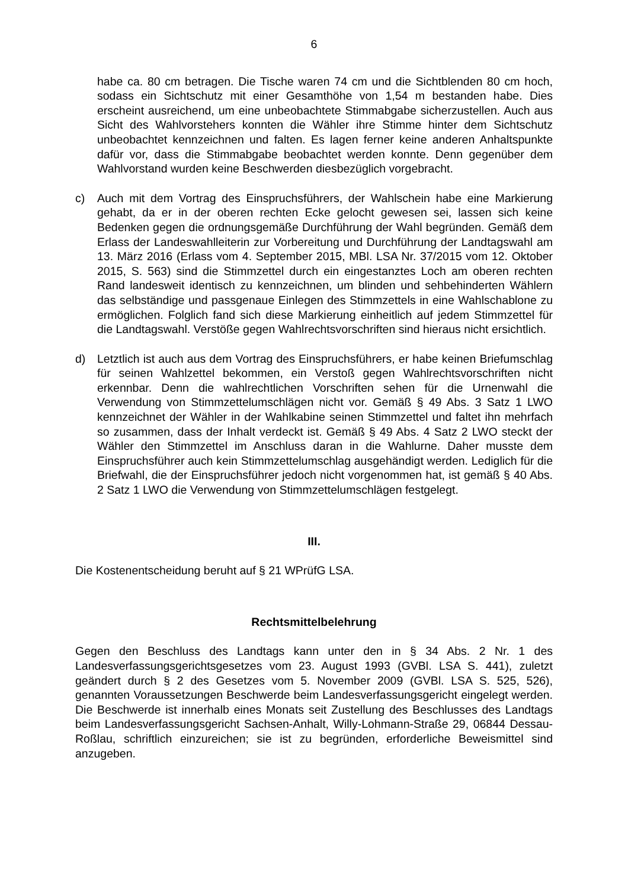6
habe ca. 80 cm betragen. Die Tische waren 74 cm und die Sichtblenden 80 cm hoch, sodass ein Sichtschutz mit einer Gesamthöhe von 1,54 m bestanden habe. Dies erscheint ausreichend, um eine unbeobachtete Stimmabgabe sicherzustellen. Auch aus Sicht des Wahlvorstehers konnten die Wähler ihre Stimme hinter dem Sichtschutz unbeobachtet kennzeichnen und falten. Es lagen ferner keine anderen Anhaltspunkte dafür vor, dass die Stimmabgabe beobachtet werden konnte. Denn gegenüber dem Wahlvorstand wurden keine Beschwerden diesbezüglich vorgebracht.
c) Auch mit dem Vortrag des Einspruchsführers, der Wahlschein habe eine Markierung gehabt, da er in der oberen rechten Ecke gelocht gewesen sei, lassen sich keine Bedenken gegen die ordnungsgemäße Durchführung der Wahl begründen. Gemäß dem Erlass der Landeswahlleiterin zur Vorbereitung und Durchführung der Landtagswahl am 13. März 2016 (Erlass vom 4. September 2015, MBl. LSA Nr. 37/2015 vom 12. Oktober 2015, S. 563) sind die Stimmzettel durch ein eingestanztes Loch am oberen rechten Rand landesweit identisch zu kennzeichnen, um blinden und sehbehinderten Wählern das selbständige und passgenaue Einlegen des Stimmzettels in eine Wahlschablone zu ermöglichen. Folglich fand sich diese Markierung einheitlich auf jedem Stimmzettel für die Landtagswahl. Verstöße gegen Wahlrechtsvorschriften sind hieraus nicht ersichtlich.
d) Letztlich ist auch aus dem Vortrag des Einspruchsführers, er habe keinen Briefumschlag für seinen Wahlzettel bekommen, ein Verstoß gegen Wahlrechtsvorschriften nicht erkennbar. Denn die wahlrechtlichen Vorschriften sehen für die Urnenwahl die Verwendung von Stimmzettelumschlägen nicht vor. Gemäß § 49 Abs. 3 Satz 1 LWO kennzeichnet der Wähler in der Wahlkabine seinen Stimmzettel und faltet ihn mehrfach so zusammen, dass der Inhalt verdeckt ist. Gemäß § 49 Abs. 4 Satz 2 LWO steckt der Wähler den Stimmzettel im Anschluss daran in die Wahlurne. Daher musste dem Einspruchsführer auch kein Stimmzettelumschlag ausgehändigt werden. Lediglich für die Briefwahl, die der Einspruchsführer jedoch nicht vorgenommen hat, ist gemäß § 40 Abs. 2 Satz 1 LWO die Verwendung von Stimmzettelumschlägen festgelegt.
III.
Die Kostenentscheidung beruht auf § 21 WPrüfG LSA.
Rechtsmittelbelehrung
Gegen den Beschluss des Landtags kann unter den in § 34 Abs. 2 Nr. 1 des Landesverfassungsgerichtsgesetzes vom 23. August 1993 (GVBl. LSA S. 441), zuletzt geändert durch § 2 des Gesetzes vom 5. November 2009 (GVBl. LSA S. 525, 526), genannten Voraussetzungen Beschwerde beim Landesverfassungsgericht eingelegt werden. Die Beschwerde ist innerhalb eines Monats seit Zustellung des Beschlusses des Landtags beim Landesverfassungsgericht Sachsen-Anhalt, Willy-Lohmann-Straße 29, 06844 Dessau-Roßlau, schriftlich einzureichen; sie ist zu begründen, erforderliche Beweismittel sind anzugeben.